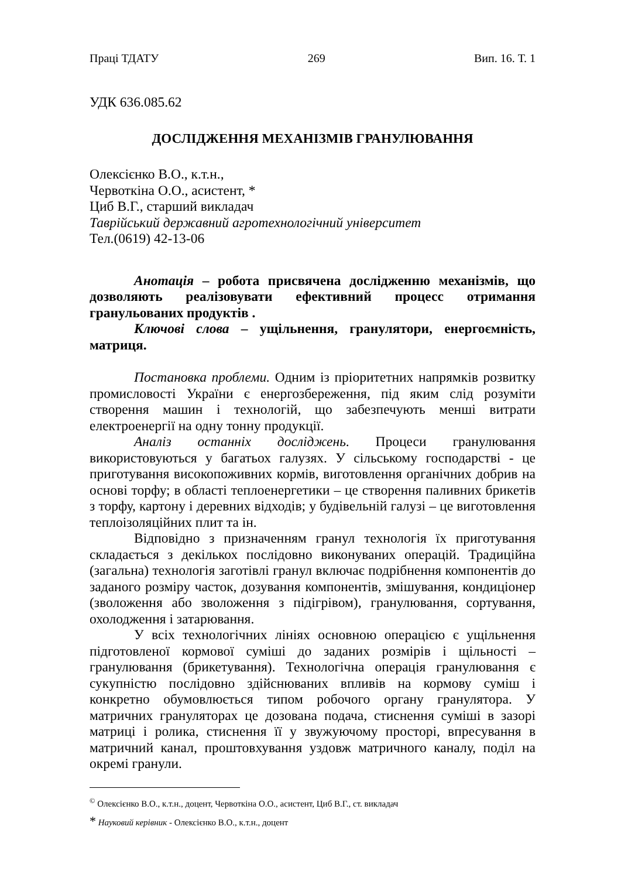Праці ТДАТУ 269 Вип. 16. Т. 1
УДК 636.085.62
ДОСЛІДЖЕННЯ МЕХАНІЗМІВ ГРАНУЛЮВАННЯ
Олексієнко В.О., к.т.н.,
Червоткіна О.О., асистент, *
Циб В.Г., старший викладач
Таврійський державний агротехнологічний університет
Тел.(0619) 42-13-06
Анотація – робота присвячена дослідженню механізмів, що дозволяють реалізовувати ефективний процесс отримання гранульованих продуктів .
Ключові слова – ущільнення, гранулятори, енергоємність, матриця.
Постановка проблеми. Одним із пріоритетних напрямків розвитку промисловості України є енергозбереження, під яким слід розуміти створення машин і технологій, що забезпечують менші витрати електроенергії на одну тонну продукції.
Аналіз останніх досліджень. Процеси гранулювання використовуються у багатьох галузях. У сільському господарстві - це приготування високопоживних кормів, виготовлення органічних добрив на основі торфу; в області теплоенергетики – це створення паливних брикетів з торфу, картону і деревних відходів; у будівельній галузі – це виготовлення теплоізоляційних плит та ін.
Відповідно з призначенням гранул технологія їх приготування складається з декількох послідовно виконуваних операцій. Традиційна (загальна) технологія заготівлі гранул включає подрібнення компонентів до заданого розміру часток, дозування компонентів, змішування, кондиціонер (зволоження або зволоження з підігрівом), гранулювання, сортування, охолодження і затарювання.
У всіх технологічних лініях основною операцією є ущільнення підготовленої кормової суміші до заданих розмірів і щільності – гранулювання (брикетування). Технологічна операція гранулювання є сукупністю послідовно здійснюваних впливів на кормову суміш і конкретно обумовлюється типом робочого органу гранулятора. У матричних грануляторах це дозована подача, стиснення суміші в зазорі матриці і ролика, стиснення її у звужуючому просторі, впресування в матричний канал, проштовхування уздовж матричного каналу, поділ на окремі гранули.
<sup>©</sup> Олексієнко В.О., к.т.н., доцент, Червоткіна О.О., асистент, Циб В.Г., ст. викладач
* Науковий керівник - Олексієнко В.О., к.т.н., доцент